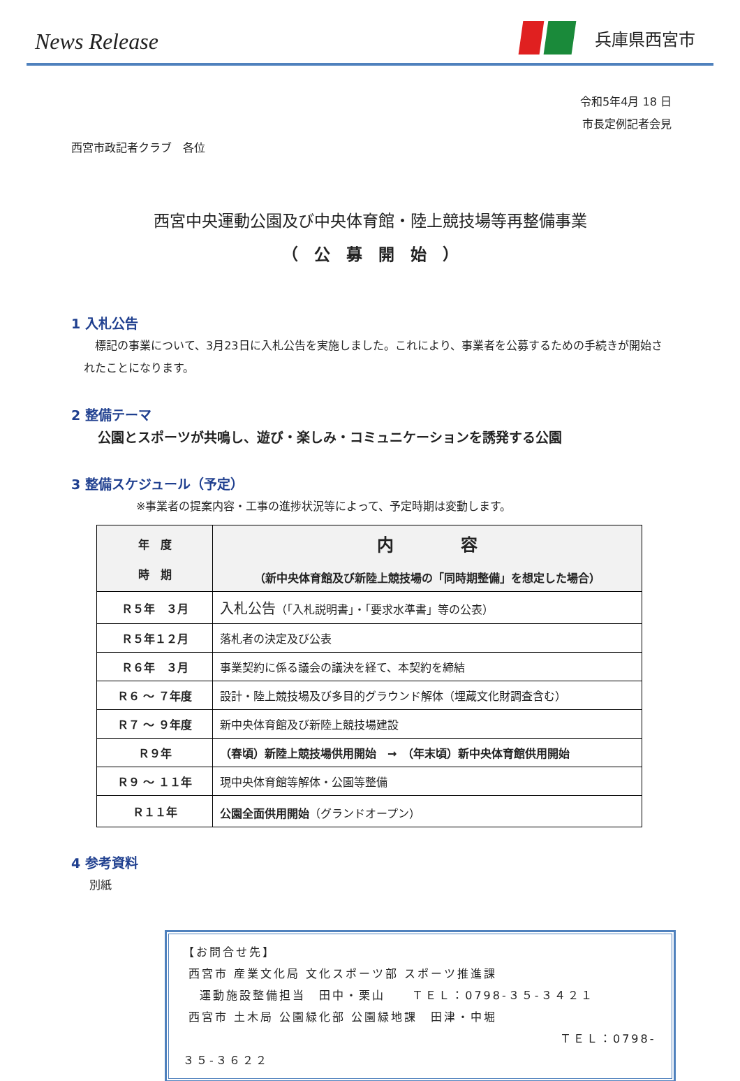News Release
兵庫県西宮市
令和5年4月 18 日
市長定例記者会見
西宮市政記者クラブ　各位
西宮中央運動公園及び中央体育館・陸上競技場等再整備事業
（　公　募　開　始　）
1 入札公告
　標記の事業について、3月23日に入札公告を実施しました。これにより、事業者を公募するための手続きが開始されたことになります。
2 整備テーマ
公園とスポーツが共鳴し、遊び・楽しみ・コミュニケーションを誘発する公園
3 整備スケジュール（予定）
※事業者の提案内容・工事の進捗状況等によって、予定時期は変動します。
| 年 度 時 期 | 内 容 （新中央体育館及び新陸上競技場の「同時期整備」を想定した場合） |
| --- | --- |
| Ｒ５年 ３月 | 入札公告 （「入札説明書」・「要求水準書」等の公表） |
| Ｒ５年１２月 | 落札者の決定及び公表 |
| Ｒ６年 ３月 | 事業契約に係る議会の議決を経て、本契約を締結 |
| Ｒ６ ～ ７年度 | 設計・陸上競技場及び多目的グラウンド解体（埋蔵文化財調査含む） |
| Ｒ７ ～ ９年度 | 新中央体育館及び新陸上競技場建設 |
| Ｒ９年 | （春頃）新陸上競技場供用開始 → （年末頃）新中央体育館供用開始 |
| Ｒ９ ～ １１年 | 現中央体育館等解体・公園等整備 |
| Ｒ１１年 | 公園全面供用開始 （グランドオープン） |
4 参考資料
別紙
【お問合せ先】
西宮市 産業文化局 文化スポーツ部 スポーツ推進課
運動施設整備担当　田中・栗山　　ＴＥＬ：0798-３５-３４２１
西宮市 土木局 公園緑化部 公園緑地課　田津・中堀
ＴＥＬ：0798-３５-３６２２